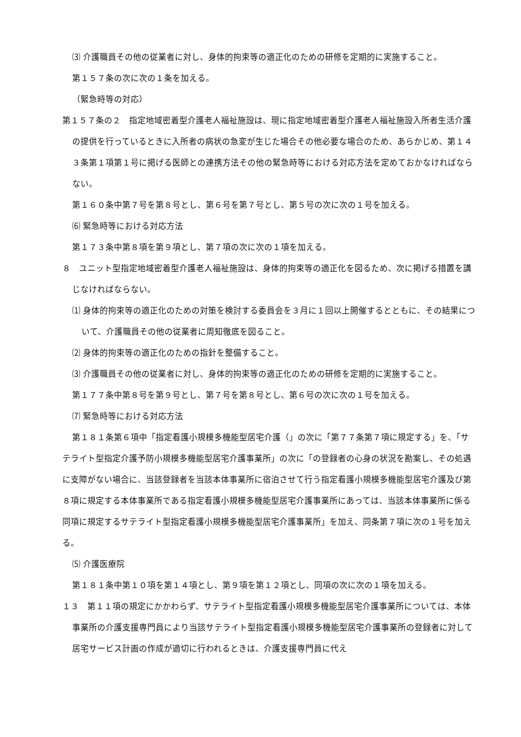⑶ 介護職員その他の従業者に対し、身体的拘束等の適正化のための研修を定期的に実施すること。
第１５７条の次に次の１条を加える。
（緊急時等の対応）
第１５７条の２　指定地域密着型介護老人福祉施設は、現に指定地域密着型介護老人福祉施設入所者生活介護の提供を行っているときに入所者の病状の急変が生じた場合その他必要な場合のため、あらかじめ、第１４３条第１項第１号に掲げる医師との連携方法その他の緊急時等における対応方法を定めておかなければならない。
第１６０条中第７号を第８号とし、第６号を第７号とし、第５号の次に次の１号を加える。
⑹ 緊急時等における対応方法
第１７３条中第８項を第９項とし、第７項の次に次の１項を加える。
８　ユニット型指定地域密着型介護老人福祉施設は、身体的拘束等の適正化を図るため、次に掲げる措置を講じなければならない。
⑴ 身体的拘束等の適正化のための対策を検討する委員会を３月に１回以上開催するとともに、その結果について、介護職員その他の従業者に周知徹底を図ること。
⑵ 身体的拘束等の適正化のための指針を整備すること。
⑶ 介護職員その他の従業者に対し、身体的拘束等の適正化のための研修を定期的に実施すること。
第１７７条中第８号を第９号とし、第７号を第８号とし、第６号の次に次の１号を加える。
⑺ 緊急時等における対応方法
第１８１条第６項中「指定看護小規模多機能型居宅介護（」の次に「第７７条第７項に規定する」を、「サテライト型指定介護予防小規模多機能型居宅介護事業所」の次に「の登録者の心身の状況を勘案し、その処遇に支障がない場合に、当該登録者を当該本体事業所に宿泊させて行う指定看護小規模多機能型居宅介護及び第８項に規定する本体事業所である指定看護小規模多機能型居宅介護事業所にあっては、当該本体事業所に係る同項に規定するサテライト型指定看護小規模多機能型居宅介護事業所」を加え、同条第７項に次の１号を加える。
⑸ 介護医療院
第１８１条中第１０項を第１４項とし、第９項を第１２項とし、同項の次に次の１項を加える。
１３　第１１項の規定にかかわらず、サテライト型指定看護小規模多機能型居宅介護事業所については、本体事業所の介護支援専門員により当該サテライト型指定看護小規模多機能型居宅介護事業所の登録者に対して居宅サービス計画の作成が適切に行われるときは、介護支援専門員に代え